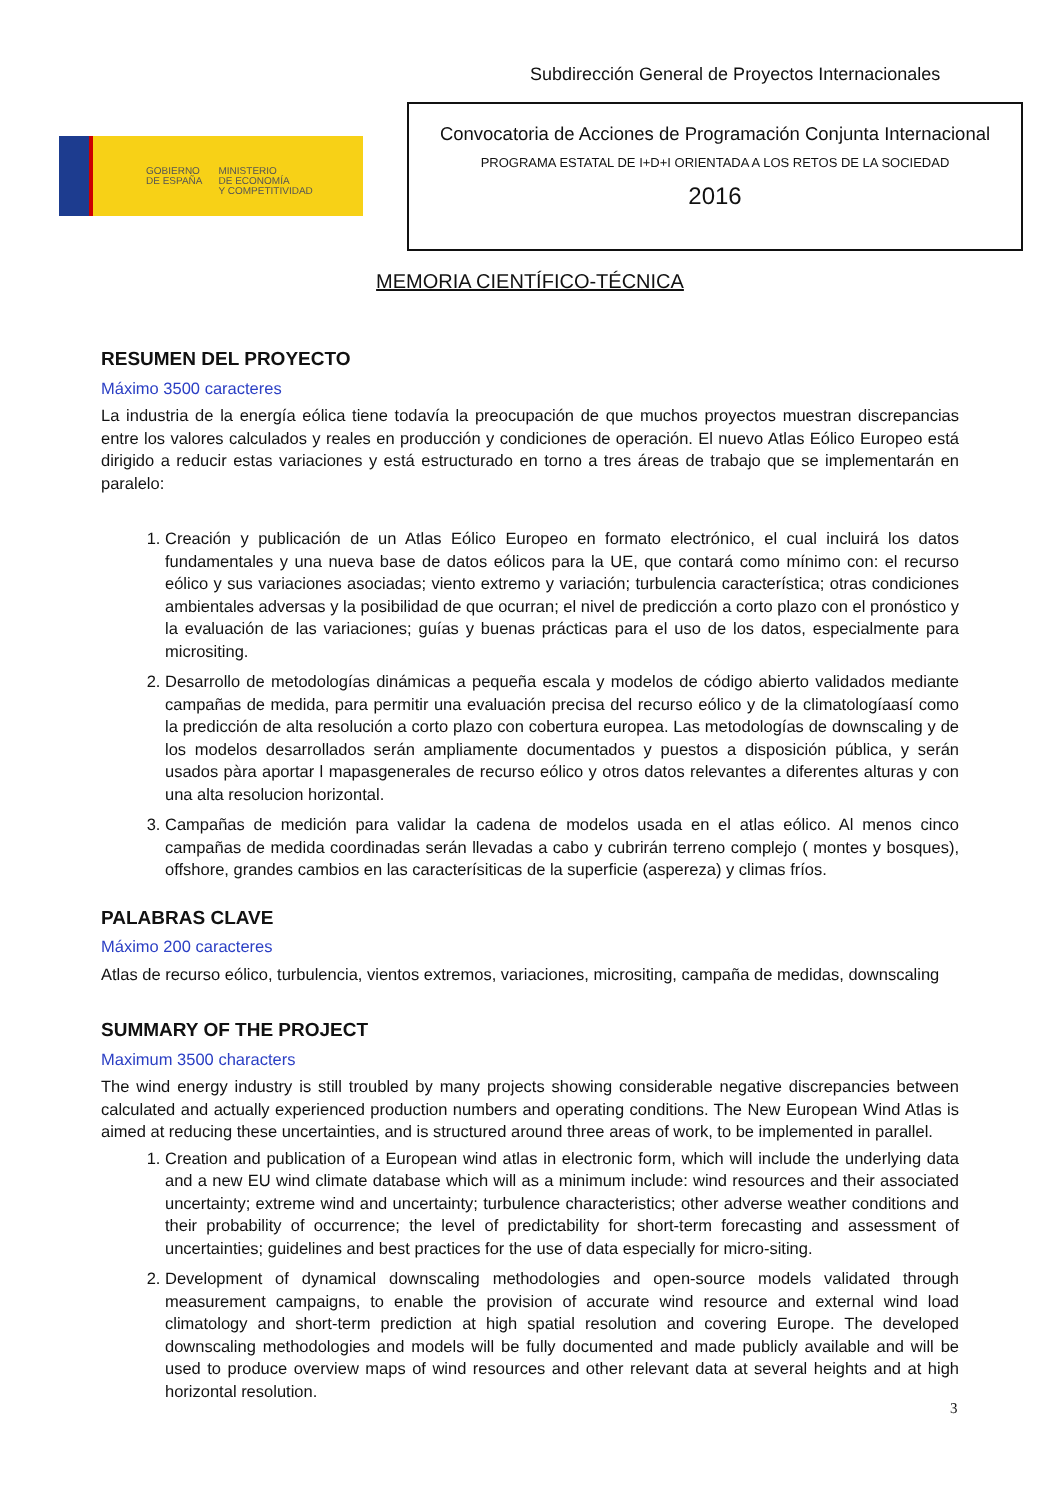Subdirección General de Proyectos Internacionales
GOBIERNO
DE ESPAÑA
MINISTERIO
DE ECONOMÍA
Y COMPETITIVIDAD
Convocatoria de Acciones de Programación Conjunta Internacional
PROGRAMA ESTATAL DE I+D+I ORIENTADA A LOS RETOS DE LA SOCIEDAD
2016
MEMORIA CIENTÍFICO-TÉCNICA
RESUMEN DEL PROYECTO
Máximo 3500 caracteres
La industria de la energía eólica tiene todavía la preocupación de que muchos proyectos muestran discrepancias entre los valores calculados y reales en producción y condiciones de operación. El nuevo Atlas Eólico Europeo está dirigido a reducir estas variaciones y está estructurado en torno a tres áreas de trabajo que se implementarán en paralelo:
1. Creación y publicación de un Atlas Eólico Europeo en formato electrónico, el cual incluirá los datos fundamentales y una nueva base de datos eólicos para la UE, que contará como mínimo con: el recurso eólico y sus variaciones asociadas; viento extremo y variación; turbulencia característica; otras condiciones ambientales adversas y la posibilidad de que ocurran; el nivel de predicción a corto plazo con el pronóstico y la evaluación de las variaciones; guías y buenas prácticas para el uso de los datos, especialmente para micrositing.
2. Desarrollo de metodologías dinámicas a pequeña escala y modelos de código abierto validados mediante campañas de medida, para permitir una evaluación precisa del recurso eólico y de la climatologíaasí como la predicción de alta resolución a corto plazo con cobertura europea. Las metodologías de downscaling y de los modelos desarrollados serán ampliamente documentados y puestos a disposición pública, y serán usados pàra aportar l mapasgenerales de recurso eólico y otros datos relevantes a diferentes alturas y con una alta resolucion horizontal.
3. Campañas de medición para validar la cadena de modelos usada en el atlas eólico. Al menos cinco campañas de medida coordinadas serán llevadas a cabo y cubrirán terreno complejo ( montes y bosques), offshore, grandes cambios en las caracterísiticas de la superficie (aspereza) y climas fríos.
PALABRAS CLAVE
Máximo 200 caracteres
Atlas de recurso eólico, turbulencia, vientos extremos, variaciones, micrositing, campaña de medidas, downscaling
SUMMARY OF THE PROJECT
Maximum 3500 characters
The wind energy industry is still troubled by many projects showing considerable negative discrepancies between calculated and actually experienced production numbers and operating conditions. The New European Wind Atlas is aimed at reducing these uncertainties, and is structured around three areas of work, to be implemented in parallel.
1. Creation and publication of a European wind atlas in electronic form, which will include the underlying data and a new EU wind climate database which will as a minimum include: wind resources and their associated uncertainty; extreme wind and uncertainty; turbulence characteristics; other adverse weather conditions and their probability of occurrence; the level of predictability for short-term forecasting and assessment of uncertainties; guidelines and best practices for the use of data especially for micro-siting.
2. Development of dynamical downscaling methodologies and open-source models validated through measurement campaigns, to enable the provision of accurate wind resource and external wind load climatology and short-term prediction at high spatial resolution and covering Europe. The developed downscaling methodologies and models will be fully documented and made publicly available and will be used to produce overview maps of wind resources and other relevant data at several heights and at high horizontal resolution.
3